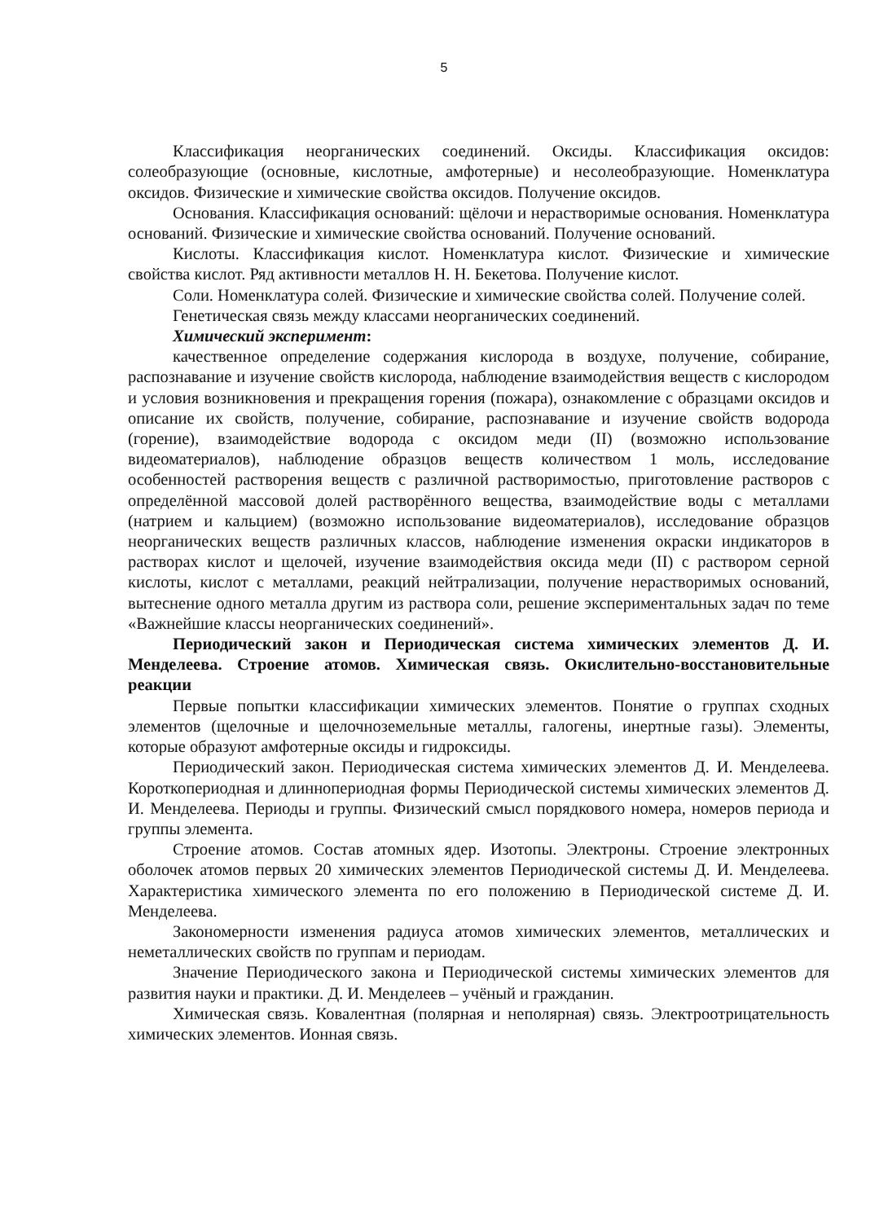5
Классификация неорганических соединений. Оксиды. Классификация оксидов: солеобразующие (основные, кислотные, амфотерные) и несолеобразующие. Номенклатура оксидов. Физические и химические свойства оксидов. Получение оксидов.
Основания. Классификация оснований: щёлочи и нерастворимые основания. Номенклатура оснований. Физические и химические свойства оснований. Получение оснований.
Кислоты. Классификация кислот. Номенклатура кислот. Физические и химические свойства кислот. Ряд активности металлов Н. Н. Бекетова. Получение кислот.
Соли. Номенклатура солей. Физические и химические свойства солей. Получение солей.
Генетическая связь между классами неорганических соединений.
Химический эксперимент:
качественное определение содержания кислорода в воздухе, получение, собирание, распознавание и изучение свойств кислорода, наблюдение взаимодействия веществ с кислородом и условия возникновения и прекращения горения (пожара), ознакомление с образцами оксидов и описание их свойств, получение, собирание, распознавание и изучение свойств водорода (горение), взаимодействие водорода с оксидом меди (II) (возможно использование видеоматериалов), наблюдение образцов веществ количеством 1 моль, исследование особенностей растворения веществ с различной растворимостью, приготовление растворов с определённой массовой долей растворённого вещества, взаимодействие воды с металлами (натрием и кальцием) (возможно использование видеоматериалов), исследование образцов неорганических веществ различных классов, наблюдение изменения окраски индикаторов в растворах кислот и щелочей, изучение взаимодействия оксида меди (II) с раствором серной кислоты, кислот с металлами, реакций нейтрализации, получение нерастворимых оснований, вытеснение одного металла другим из раствора соли, решение экспериментальных задач по теме «Важнейшие классы неорганических соединений».
Периодический закон и Периодическая система химических элементов Д. И. Менделеева. Строение атомов. Химическая связь. Окислительно-восстановительные реакции
Первые попытки классификации химических элементов. Понятие о группах сходных элементов (щелочные и щелочноземельные металлы, галогены, инертные газы). Элементы, которые образуют амфотерные оксиды и гидроксиды.
Периодический закон. Периодическая система химических элементов Д. И. Менделеева. Короткопериодная и длиннопериодная формы Периодической системы химических элементов Д. И. Менделеева. Периоды и группы. Физический смысл порядкового номера, номеров периода и группы элемента.
Строение атомов. Состав атомных ядер. Изотопы. Электроны. Строение электронных оболочек атомов первых 20 химических элементов Периодической системы Д. И. Менделеева. Характеристика химического элемента по его положению в Периодической системе Д. И. Менделеева.
Закономерности изменения радиуса атомов химических элементов, металлических и неметаллических свойств по группам и периодам.
Значение Периодического закона и Периодической системы химических элементов для развития науки и практики. Д. И. Менделеев – учёный и гражданин.
Химическая связь. Ковалентная (полярная и неполярная) связь. Электроотрицательность химических элементов. Ионная связь.